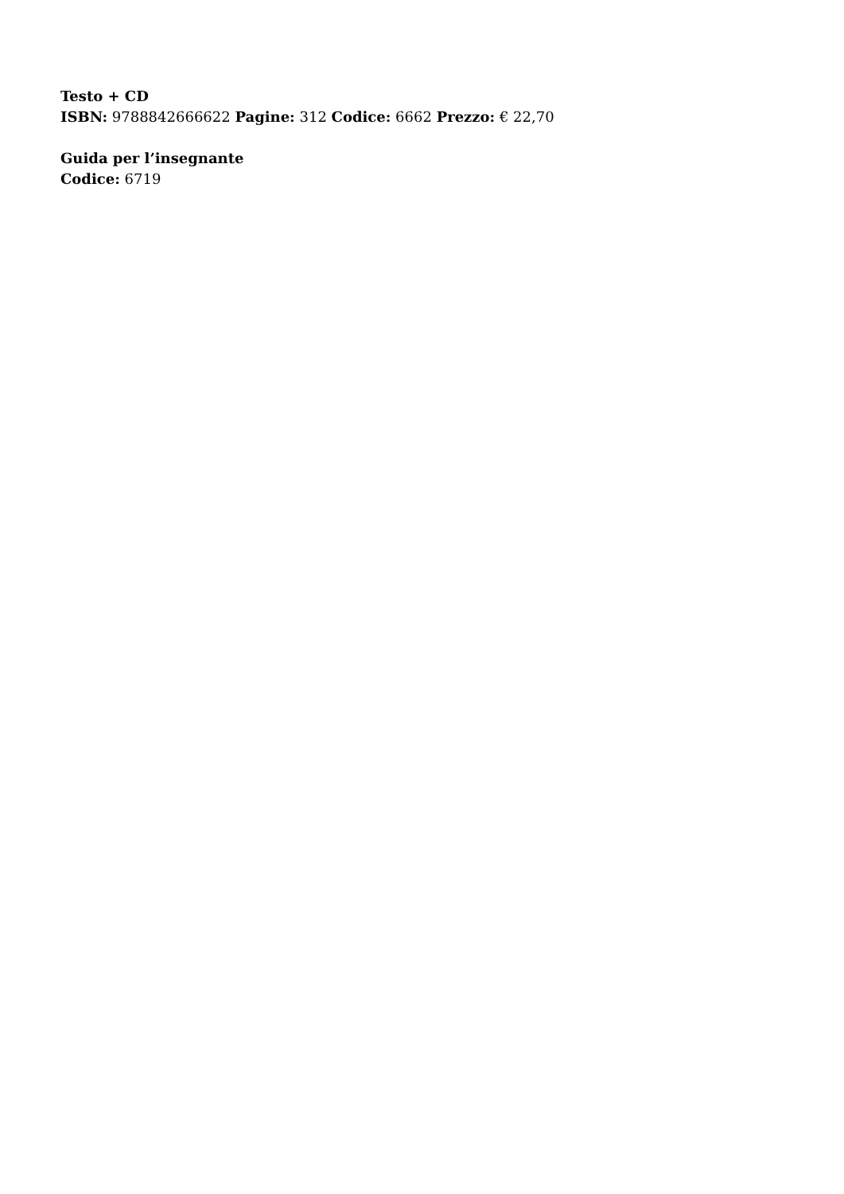Testo + CD
ISBN: 9788842666622 Pagine: 312 Codice: 6662 Prezzo: € 22,70
Guida per l’insegnante
Codice: 6719